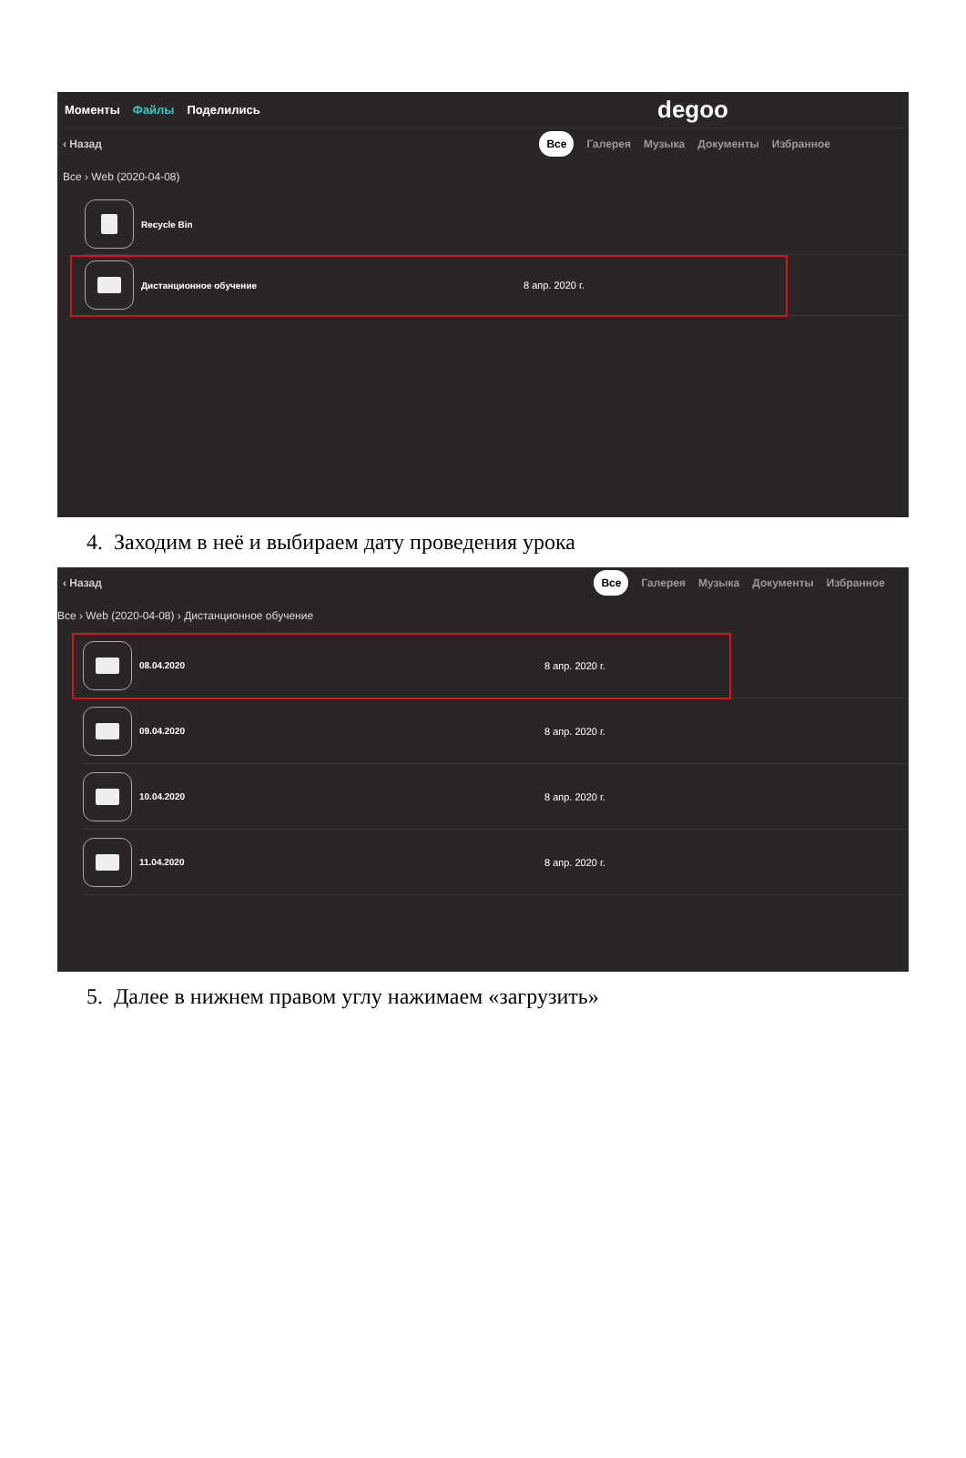Моменты Файлы Поделились
degoo
‹ Назад
Все Галерея Музыка Документы Избранное
Все › Web (2020-04-08)
Recycle Bin
Дистанционное обучение 8 апр. 2020 г.
4. Заходим в неё и выбираем дату проведения урока
‹ Назад
Все Галерея Музыка Документы Избранное
Все › Web (2020-04-08) › Дистанционное обучение
08.04.2020 8 апр. 2020 г.
09.04.2020 8 апр. 2020 г.
10.04.2020 8 апр. 2020 г.
11.04.2020 8 апр. 2020 г.
5. Далее в нижнем правом углу нажимаем «загрузить»